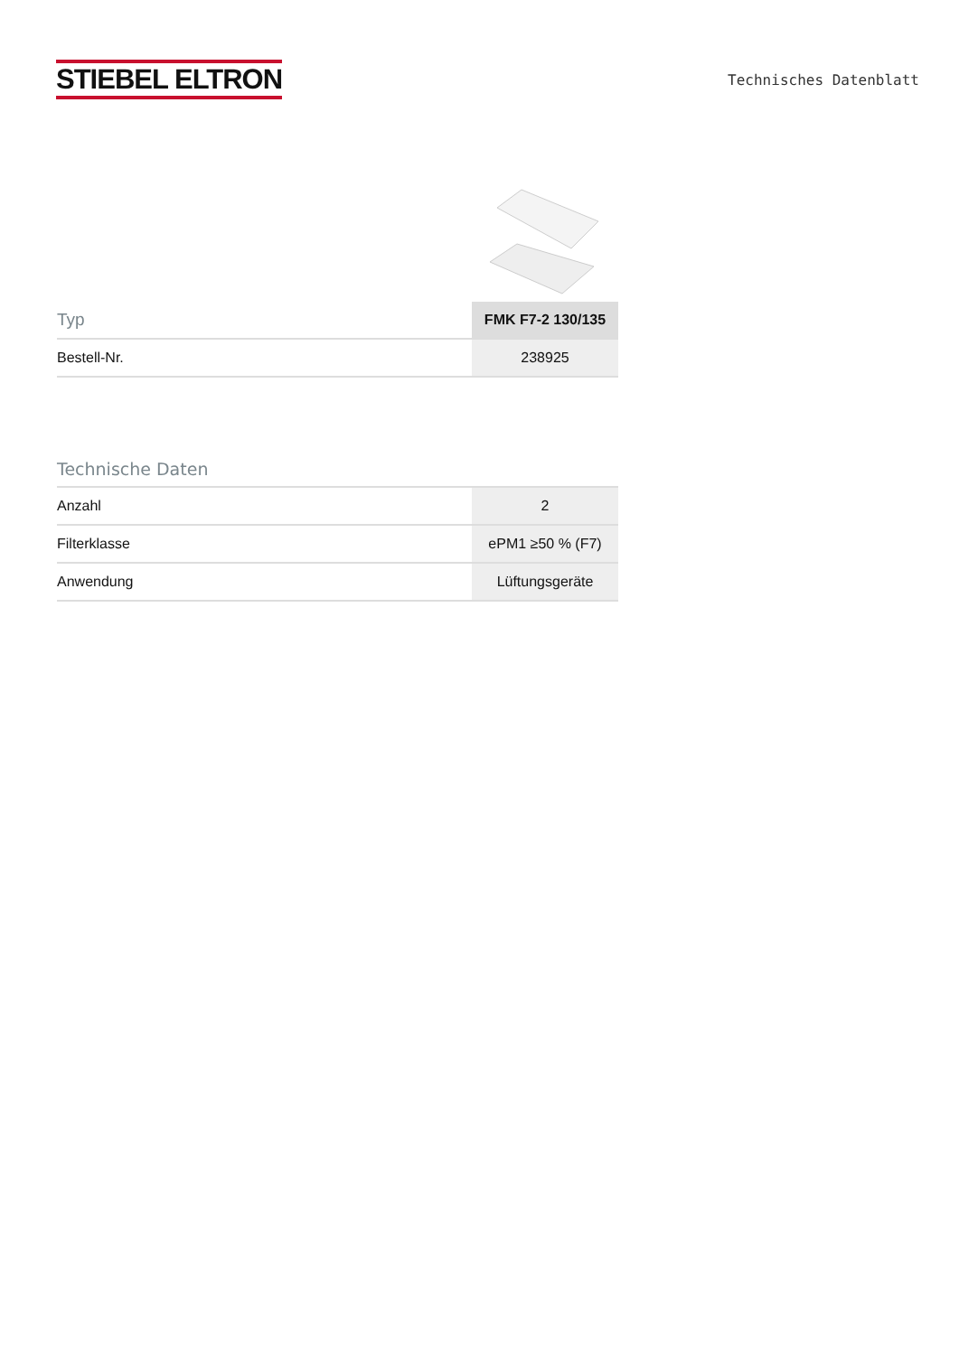STIEBEL ELTRON
Technisches Datenblatt
| Typ | FMK F7-2 130/135 |
| --- | --- |
| Bestell-Nr. | 238925 |
Technische Daten
| Anzahl | 2 |
| Filterklasse | ePM1 ≥50 % (F7) |
| Anwendung | Lüftungsgeräte |